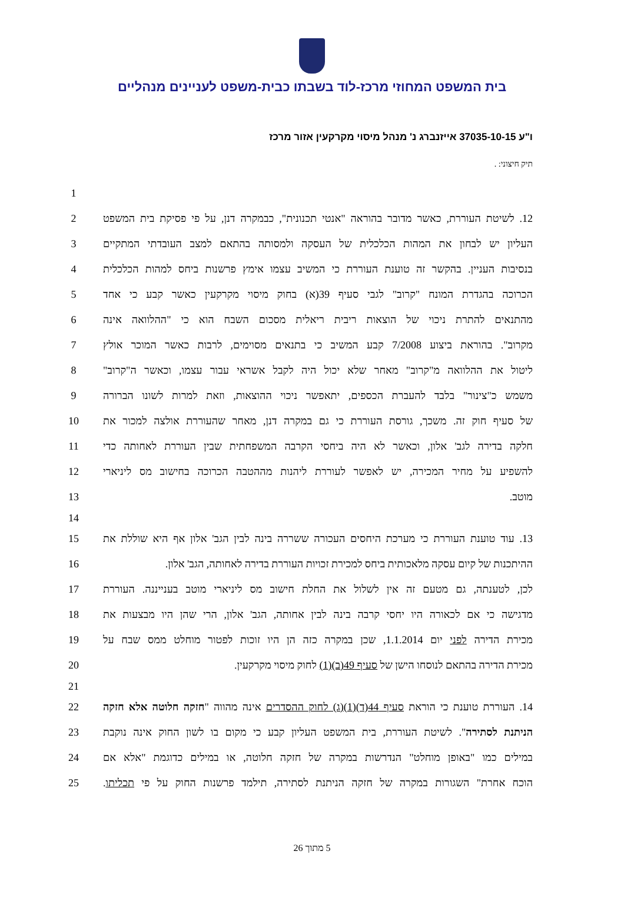בית המשפט המחוזי מרכז-לוד בשבתו כבית-משפט לעניינים מנהליים
ו"ע 37035-10-15 אייזנברג נ' מנהל מיסוי מקרקעין אזור מרכז
תיק חיצוני: .
1
12. לשיטת העוררת, כאשר מדובר בהוראה "אנטי תכנונית", כבמקרה דנן, על פי פסיקת בית המשפט
2
העליון יש לבחון את המהות הכלכלית של העסקה ולמסותה בהתאם למצב העובדתי המתקיים
3
בנסיבות העניין. בהקשר זה טוענת העוררת כי המשיב עצמו אימץ פרשנות ביחס למהות הכלכלית
4
הכרוכה בהגדרת המונח "קרוב" לגבי סעיף 39(א) בחוק מיסוי מקרקעין כאשר קבע כי אחד
5
מהתנאים להתרת ניכוי של הוצאות ריבית ריאלית מסכום השבח הוא כי "ההלוואה אינה
6
מקרוב". בהוראת ביצוע 7/2008 קבע המשיב כי בתנאים מסוימים, לרבות כאשר המוכר אולץ
7
ליטול את ההלוואה מ"קרוב" מאחר שלא יכול היה לקבל אשראי עבור עצמו, וכאשר ה"קרוב"
8
משמש כ"צינור" בלבד להעברת הכספים, יתאפשר ניכוי ההוצאות, וזאת למרות לשונו הברורה
9
של סעיף חוק זה. משכך, גורסת העוררת כי גם במקרה דנן, מאחר שהעוררת אולצה למכור את
10
חלקה בדירה לגב' אלון, וכאשר לא היה ביחסי הקרבה המשפחתית שבין העוררת לאחותה כדי
11
להשפיע על מחיר המכירה, יש לאפשר לעוררת ליהנות מההטבה הכרוכה בחישוב מס ליניארי
12
מוטב. 13
14
13. עוד טוענת העוררת כי מערכת היחסים העכורה ששררה בינה לבין הגב' אלון אף היא שוללת את
15
ההיתכנות של קיום עסקה מלאכותית ביחס למכירת זכויות העוררת בדירה לאחותה, הגב' אלון.
16
לכן, לטענתה, גם מטעם זה אין לשלול את החלת חישוב מס ליניארי מוטב בענייננה. העוררת
17
מדגישה כי אם לכאורה היו יחסי קרבה בינה לבין אחותה, הגב' אלון, הרי שהן היו מבצעות את
18
מכירת הדירה לפני יום 1.1.2014, שכן במקרה כזה הן היו זוכות לפטור מוחלט ממס שבח על
19
מכירת הדירה בהתאם לנוסחו הישן של סעיף 49(ב)(1) לחוק מיסוי מקרקעין. 20
21
14. העוררת טוענת כי הוראת סעיף 44(ד)(1)(ג) לחוק ההסדרים אינה מהווה "חזקה חלוטה אלא חזקה
22
הניתנת לסתירה". לשיטת העוררת, בית המשפט העליון קבע כי מקום בו לשון החוק אינה נוקבת
23
במילים כמו "באופן מוחלט" הנדרשות במקרה של חזקה חלוטה, או במילים כדוגמת "אלא אם
24
הוכח אחרת" השגורות במקרה של חזקה הניתנת לסתירה, תילמד פרשנות החוק על פי תכליתו.
25
5 מתוך 26